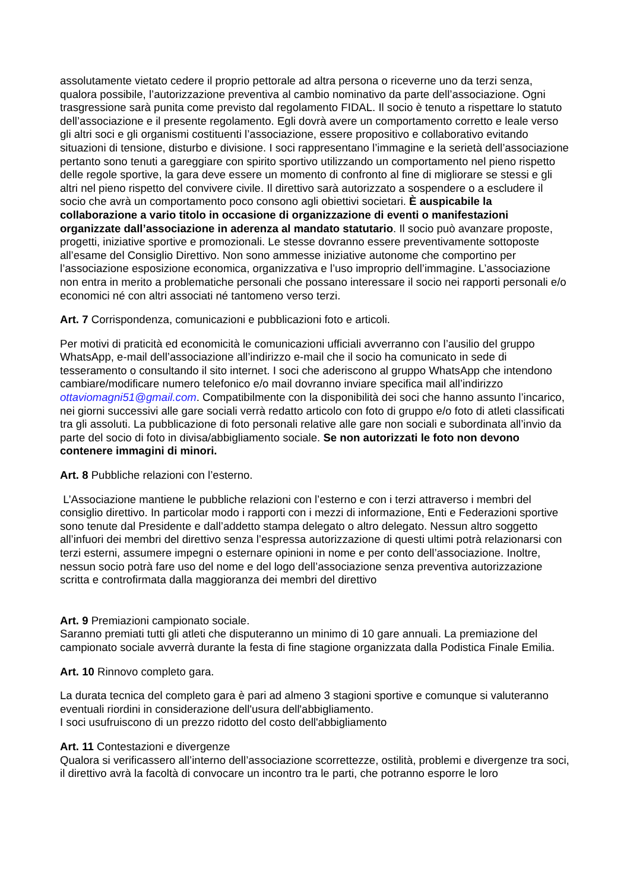assolutamente vietato cedere il proprio pettorale ad altra persona o riceverne uno da terzi senza, qualora possibile, l’autorizzazione preventiva al cambio nominativo da parte dell’associazione. Ogni trasgressione sarà punita come previsto dal regolamento FIDAL. Il socio è tenuto a rispettare lo statuto dell’associazione e il presente regolamento. Egli dovrà avere un comportamento corretto e leale verso gli altri soci e gli organismi costituenti l’associazione, essere propositivo e collaborativo evitando situazioni di tensione, disturbo e divisione. I soci rappresentano l’immagine e la serietà dell’associazione pertanto sono tenuti a gareggiare con spirito sportivo utilizzando un comportamento nel pieno rispetto delle regole sportive, la gara deve essere un momento di confronto al fine di migliorare se stessi e gli altri nel pieno rispetto del convivere civile. Il direttivo sarà autorizzato a sospendere o a escludere il socio che avrà un comportamento poco consono agli obiettivi societari. È auspicabile la collaborazione a vario titolo in occasione di organizzazione di eventi o manifestazioni organizzate dall’associazione in aderenza al mandato statutario. Il socio può avanzare proposte, progetti, iniziative sportive e promozionali. Le stesse dovranno essere preventivamente sottoposte all’esame del Consiglio Direttivo. Non sono ammesse iniziative autonome che comportino per l’associazione esposizione economica, organizzativa e l’uso improprio dell’immagine. L’associazione non entra in merito a problematiche personali che possano interessare il socio nei rapporti personali e/o economici né con altri associati né tantomeno verso terzi.
Art. 7 Corrispondenza, comunicazioni e pubblicazioni foto e articoli.
Per motivi di praticità ed economicità le comunicazioni ufficiali avverranno con l’ausilio del gruppo WhatsApp, e-mail dell’associazione all’indirizzo e-mail che il socio ha comunicato in sede di tesseramento o consultando il sito internet. I soci che aderiscono al gruppo WhatsApp che intendono cambiare/modificare numero telefonico e/o mail dovranno inviare specifica mail all’indirizzo ottaviomagni51@gmail.com. Compatibilmente con la disponibilità dei soci che hanno assunto l’incarico, nei giorni successivi alle gare sociali verrà redatto articolo con foto di gruppo e/o foto di atleti classificati tra gli assoluti. La pubblicazione di foto personali relative alle gare non sociali e subordinata all’invio da parte del socio di foto in divisa/abbigliamento sociale. Se non autorizzati le foto non devono contenere immagini di minori.
Art. 8 Pubbliche relazioni con l’esterno.
L’Associazione mantiene le pubbliche relazioni con l’esterno e con i terzi attraverso i membri del consiglio direttivo. In particolar modo i rapporti con i mezzi di informazione, Enti e Federazioni sportive sono tenute dal Presidente e dall’addetto stampa delegato o altro delegato. Nessun altro soggetto all’infuori dei membri del direttivo senza l’espressa autorizzazione di questi ultimi potrà relazionarsi con terzi esterni, assumere impegni o esternare opinioni in nome e per conto dell’associazione. Inoltre, nessun socio potrà fare uso del nome e del logo dell’associazione senza preventiva autorizzazione scritta e controfirmata dalla maggioranza dei membri del direttivo
Art. 9 Premiazioni campionato sociale.
Saranno premiati tutti gli atleti che disputeranno un minimo di 10 gare annuali. La premiazione del campionato sociale avverrà durante la festa di fine stagione organizzata dalla Podistica Finale Emilia.
Art. 10 Rinnovo completo gara.
La durata tecnica del completo gara è pari ad almeno 3 stagioni sportive e comunque si valuteranno eventuali riordini in considerazione dell'usura dell'abbigliamento.
I soci usufruiscono di un prezzo ridotto del costo dell'abbigliamento
Art. 11 Contestazioni e divergenze
Qualora si verificassero all’interno dell’associazione scorrettezze, ostilità, problemi e divergenze tra soci, il direttivo avrà la facoltà di convocare un incontro tra le parti, che potranno esporre le loro